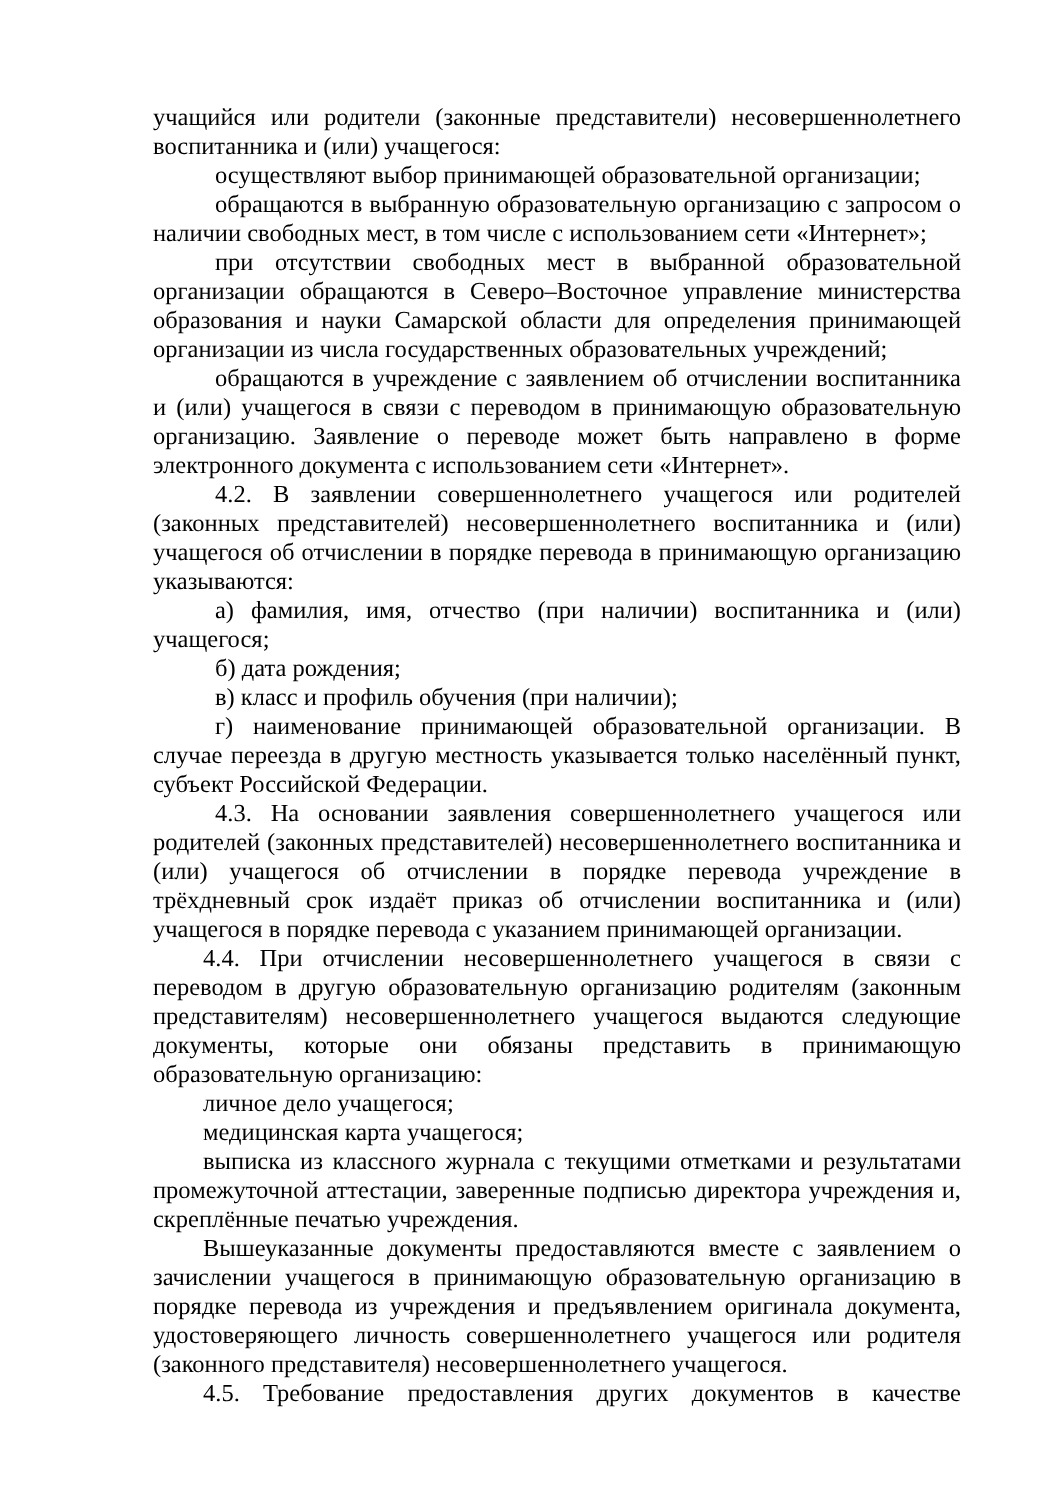учащийся или родители (законные представители) несовершеннолетнего воспитанника и (или) учащегося:
осуществляют выбор принимающей образовательной организации;
обращаются в выбранную образовательную организацию с запросом о наличии свободных мест, в том числе с использованием сети «Интернет»;
при отсутствии свободных мест в выбранной образовательной организации обращаются в Северо–Восточное управление министерства образования и науки Самарской области для определения принимающей организации из числа государственных образовательных учреждений;
обращаются в учреждение с заявлением об отчислении воспитанника и (или) учащегося в связи с переводом в принимающую образовательную организацию. Заявление о переводе может быть направлено в форме электронного документа с использованием сети «Интернет».
4.2. В заявлении совершеннолетнего учащегося или родителей (законных представителей) несовершеннолетнего воспитанника и (или) учащегося об отчислении в порядке перевода в принимающую организацию указываются:
а) фамилия, имя, отчество (при наличии) воспитанника и (или) учащегося;
б) дата рождения;
в) класс и профиль обучения (при наличии);
г) наименование принимающей образовательной организации. В случае переезда в другую местность указывается только населённый пункт, субъект Российской Федерации.
4.3. На основании заявления совершеннолетнего учащегося или родителей (законных представителей) несовершеннолетнего воспитанника и (или) учащегося об отчислении в порядке перевода учреждение в трёхдневный срок издаёт приказ об отчислении воспитанника и (или) учащегося в порядке перевода с указанием принимающей организации.
4.4. При отчислении несовершеннолетнего учащегося в связи с переводом в другую образовательную организацию родителям (законным представителям) несовершеннолетнего учащегося выдаются следующие документы, которые они обязаны представить в принимающую образовательную организацию:
личное дело учащегося;
медицинская карта учащегося;
выписка из классного журнала с текущими отметками и результатами промежуточной аттестации, заверенные подписью директора учреждения и, скреплённые печатью учреждения.
Вышеуказанные документы предоставляются вместе с заявлением о зачислении учащегося в принимающую образовательную организацию в порядке перевода из учреждения и предъявлением оригинала документа, удостоверяющего личность совершеннолетнего учащегося или родителя (законного представителя) несовершеннолетнего учащегося.
4.5. Требование предоставления других документов в качестве